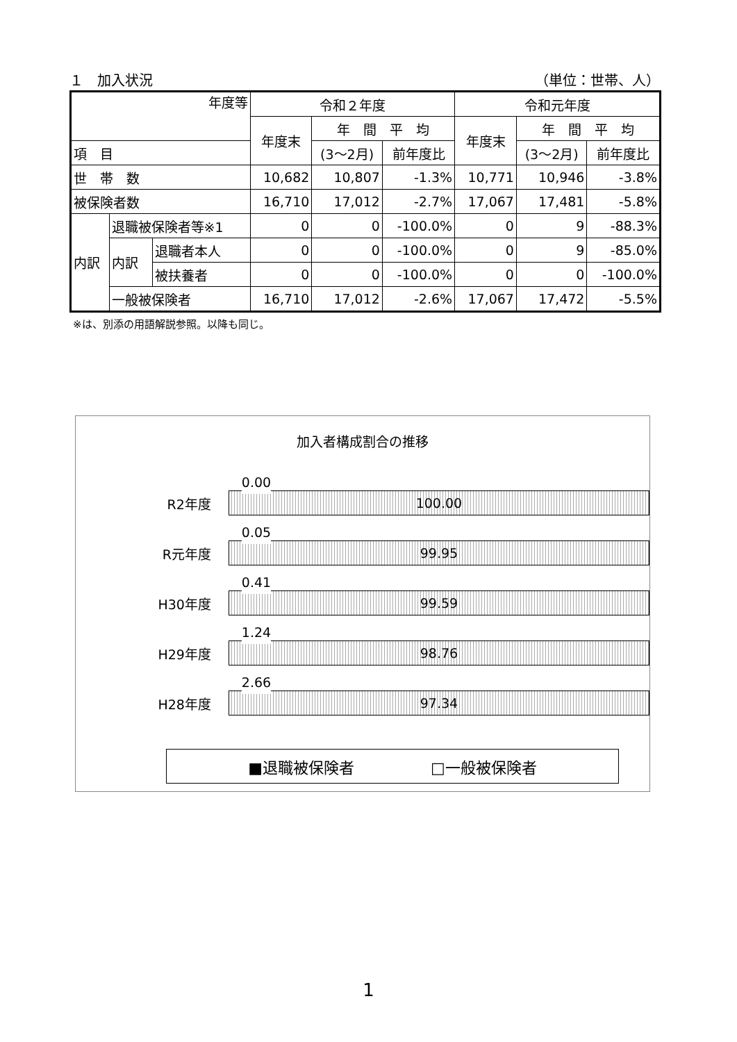１　加入状況 （単位：世帯、人）
| 年度等 | | | 令和２年度 | | | 令和元年度 | | |
| --- | --- | --- | --- | --- | --- | --- | --- | --- |
| | | | 年度末 | 年 間 平 均 | | 年度末 | 年 間 平 均 | |
| 項 目 | | | | (3～2月) | 前年度比 | | (3～2月) | 前年度比 |
| 世 帯 数 | | | 10,682 | 10,807 | -1.3% | 10,771 | 10,946 | -3.8% |
| 被保険者数 | | | 16,710 | 17,012 | -2.7% | 17,067 | 17,481 | -5.8% |
| 内訳 | 退職被保険者等※1 | | 0 | 0 | -100.0% | 0 | 9 | -88.3% |
| | 内訳 | 退職者本人 | 0 | 0 | -100.0% | 0 | 9 | -85.0% |
| | | 被扶養者 | 0 | 0 | -100.0% | 0 | 0 | -100.0% |
| | 一般被保険者 | | 16,710 | 17,012 | -2.6% | 17,067 | 17,472 | -5.5% |
※は、別添の用語解説参照。以降も同じ。
加入者構成割合の推移
R2年度
0.00
100.00
R元年度
0.05
99.95
H30年度
0.41
99.59
H29年度
1.24
98.76
H28年度
2.66
97.34
■退職被保険者 □一般被保険者
1